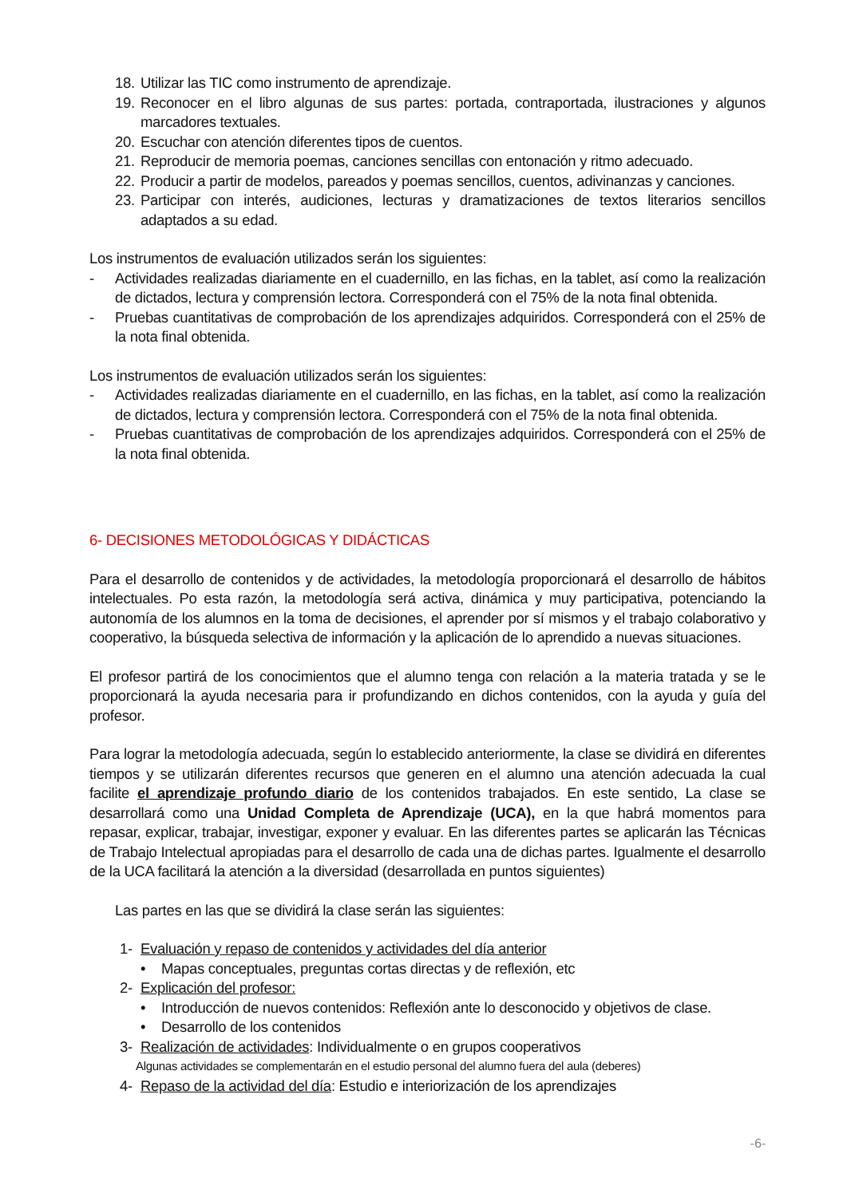18. Utilizar las TIC como instrumento de aprendizaje.
19. Reconocer en el libro algunas de sus partes: portada, contraportada, ilustraciones y algunos marcadores textuales.
20. Escuchar con atención diferentes tipos de cuentos.
21. Reproducir de memoria poemas, canciones sencillas con entonación y ritmo adecuado.
22. Producir a partir de modelos, pareados y poemas sencillos, cuentos, adivinanzas y canciones.
23. Participar con interés, audiciones, lecturas y dramatizaciones de textos literarios sencillos adaptados a su edad.
Los instrumentos de evaluación utilizados serán los siguientes:
- Actividades realizadas diariamente en el cuadernillo, en las fichas, en la tablet, así como la realización de dictados, lectura y comprensión lectora. Corresponderá con el 75% de la nota final obtenida.
- Pruebas cuantitativas de comprobación de los aprendizajes adquiridos. Corresponderá con el 25% de la nota final obtenida.
Los instrumentos de evaluación utilizados serán los siguientes:
- Actividades realizadas diariamente en el cuadernillo, en las fichas, en la tablet, así como la realización de dictados, lectura y comprensión lectora. Corresponderá con el 75% de la nota final obtenida.
- Pruebas cuantitativas de comprobación de los aprendizajes adquiridos. Corresponderá con el 25% de la nota final obtenida.
6- DECISIONES METODOLÓGICAS Y DIDÁCTICAS
Para el desarrollo de contenidos y de actividades, la metodología proporcionará el desarrollo de hábitos intelectuales. Po esta razón, la metodología será activa, dinámica y muy participativa, potenciando la autonomía de los alumnos en la toma de decisiones, el aprender por sí mismos y el trabajo colaborativo y cooperativo, la búsqueda selectiva de información y la aplicación de lo aprendido a nuevas situaciones.
El profesor partirá de los conocimientos que el alumno tenga con relación a la materia tratada y se le proporcionará la ayuda necesaria para ir profundizando en dichos contenidos, con la ayuda y guía del profesor.
Para lograr la metodología adecuada, según lo establecido anteriormente, la clase se dividirá en diferentes tiempos y se utilizarán diferentes recursos que generen en el alumno una atención adecuada la cual facilite el aprendizaje profundo diario de los contenidos trabajados. En este sentido, La clase se desarrollará como una Unidad Completa de Aprendizaje (UCA), en la que habrá momentos para repasar, explicar, trabajar, investigar, exponer y evaluar. En las diferentes partes se aplicarán las Técnicas de Trabajo Intelectual apropiadas para el desarrollo de cada una de dichas partes. Igualmente el desarrollo de la UCA facilitará la atención a la diversidad (desarrollada en puntos siguientes)
Las partes en las que se dividirá la clase serán las siguientes:
1- Evaluación y repaso de contenidos y actividades del día anterior
• Mapas conceptuales, preguntas cortas directas y de reflexión, etc
2- Explicación del profesor:
• Introducción de nuevos contenidos: Reflexión ante lo desconocido y objetivos de clase.
• Desarrollo de los contenidos
3- Realización de actividades: Individualmente o en grupos cooperativos
Algunas actividades se complementarán en el estudio personal del alumno fuera del aula (deberes)
4- Repaso de la actividad del día: Estudio e interiorización de los aprendizajes
-6-